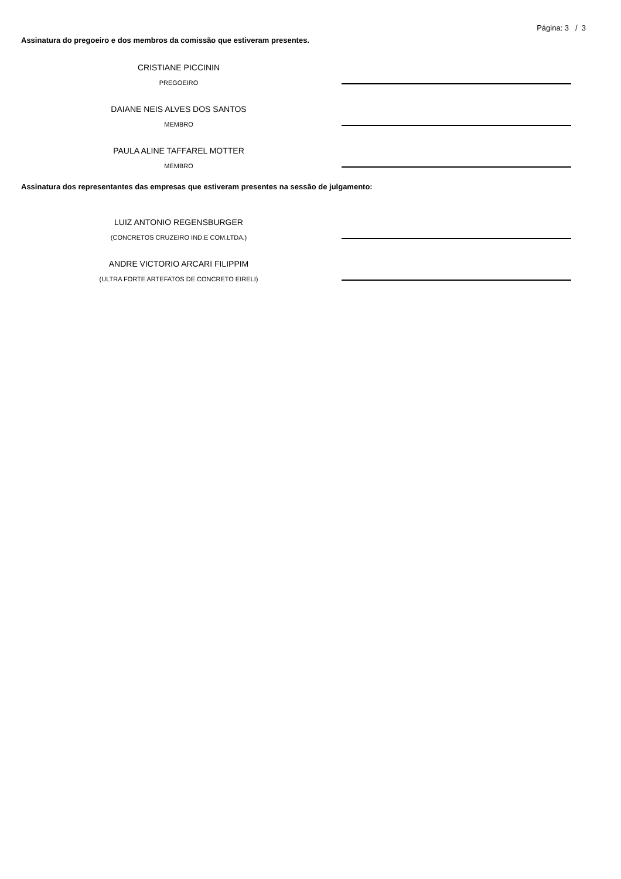Página: 3 / 3
Assinatura do pregoeiro e dos membros da comissão que estiveram presentes.
CRISTIANE PICCININ
PREGOEIRO
DAIANE NEIS ALVES DOS SANTOS
MEMBRO
PAULA ALINE TAFFAREL MOTTER
MEMBRO
Assinatura dos representantes das empresas que estiveram presentes na sessão de julgamento:
LUIZ ANTONIO REGENSBURGER
(CONCRETOS CRUZEIRO IND.E COM.LTDA.)
ANDRE VICTORIO ARCARI FILIPPIM
(ULTRA FORTE ARTEFATOS DE CONCRETO EIRELI)